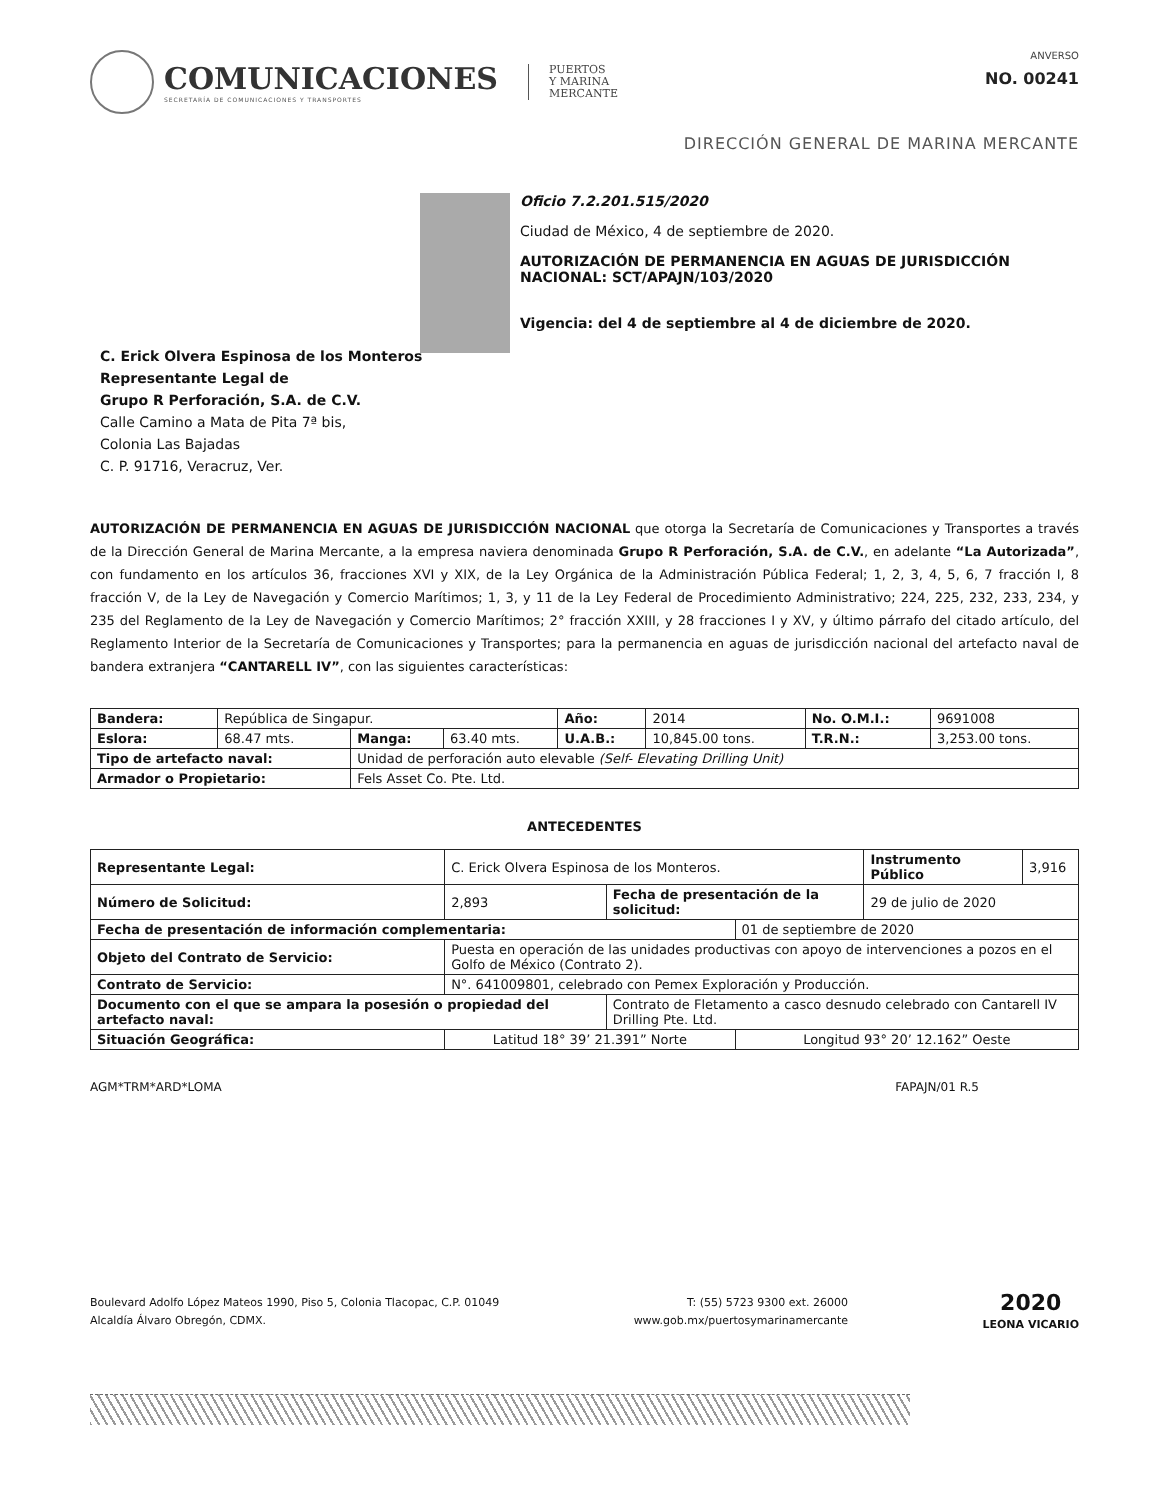COMUNICACIONES
SECRETARÍA DE COMUNICACIONES Y TRANSPORTES
PUERTOS
Y MARINA
MERCANTE
ANVERSO
NO. 00241
DIRECCIÓN GENERAL DE MARINA MERCANTE
Oficio 7.2.201.515/2020
Ciudad de México, 4 de septiembre de 2020.
AUTORIZACIÓN DE PERMANENCIA EN AGUAS DE JURISDICCIÓN NACIONAL: SCT/APAJN/103/2020
Vigencia: del 4 de septiembre al 4 de diciembre de 2020.
C. Erick Olvera Espinosa de los Monteros
Representante Legal de
Grupo R Perforación, S.A. de C.V.
Calle Camino a Mata de Pita 7ª bis,
Colonia Las Bajadas
C. P. 91716, Veracruz, Ver.
AUTORIZACIÓN DE PERMANENCIA EN AGUAS DE JURISDICCIÓN NACIONAL que otorga la Secretaría de Comunicaciones y Transportes a través de la Dirección General de Marina Mercante, a la empresa naviera denominada Grupo R Perforación, S.A. de C.V., en adelante “La Autorizada”, con fundamento en los artículos 36, fracciones XVI y XIX, de la Ley Orgánica de la Administración Pública Federal; 1, 2, 3, 4, 5, 6, 7 fracción I, 8 fracción V, de la Ley de Navegación y Comercio Marítimos; 1, 3, y 11 de la Ley Federal de Procedimiento Administrativo; 224, 225, 232, 233, 234, y 235 del Reglamento de la Ley de Navegación y Comercio Marítimos; 2° fracción XXIII, y 28 fracciones I y XV, y último párrafo del citado artículo, del Reglamento Interior de la Secretaría de Comunicaciones y Transportes; para la permanencia en aguas de jurisdicción nacional del artefacto naval de bandera extranjera “CANTARELL IV”, con las siguientes características:
| Bandera: | República de Singapur. | | | Año: | 2014 | No. O.M.I.: | 9691008 |
| Eslora: | 68.47 mts. | Manga: | 63.40 mts. | U.A.B.: | 10,845.00 tons. | T.R.N.: | 3,253.00 tons. |
| Tipo de artefacto naval: | | Unidad de perforación auto elevable (Self- Elevating Drilling Unit) | | | | | |
| Armador o Propietario: | | Fels Asset Co. Pte. Ltd. | | | | | |
ANTECEDENTES
| Representante Legal: | C. Erick Olvera Espinosa de los Monteros. | | | Instrumento Público | 3,916 |
| Número de Solicitud: | 2,893 | Fecha de presentación de la solicitud: | | 29 de julio de 2020 | |
| Fecha de presentación de información complementaria: | | | 01 de septiembre de 2020 | | |
| Objeto del Contrato de Servicio: | Puesta en operación de las unidades productivas con apoyo de intervenciones a pozos en el Golfo de México (Contrato 2). | | | | |
| Contrato de Servicio: | N°. 641009801, celebrado con Pemex Exploración y Producción. | | | | |
| Documento con el que se ampara la posesión o propiedad del artefacto naval: | | Contrato de Fletamento a casco desnudo celebrado con Cantarell IV Drilling Pte. Ltd. | | | |
| Situación Geográfica: | Latitud 18° 39’ 21.391” Norte | | Longitud 93° 20’ 12.162” Oeste | | |
AGM*TRM*ARD*LOMA FAPAJN/01 R.5
Boulevard Adolfo López Mateos 1990, Piso 5, Colonia Tlacopac, C.P. 01049
Alcaldía Álvaro Obregón, CDMX.
T: (55) 5723 9300 ext. 26000
www.gob.mx/puertosymarinamercante
2020
LEONA VICARIO